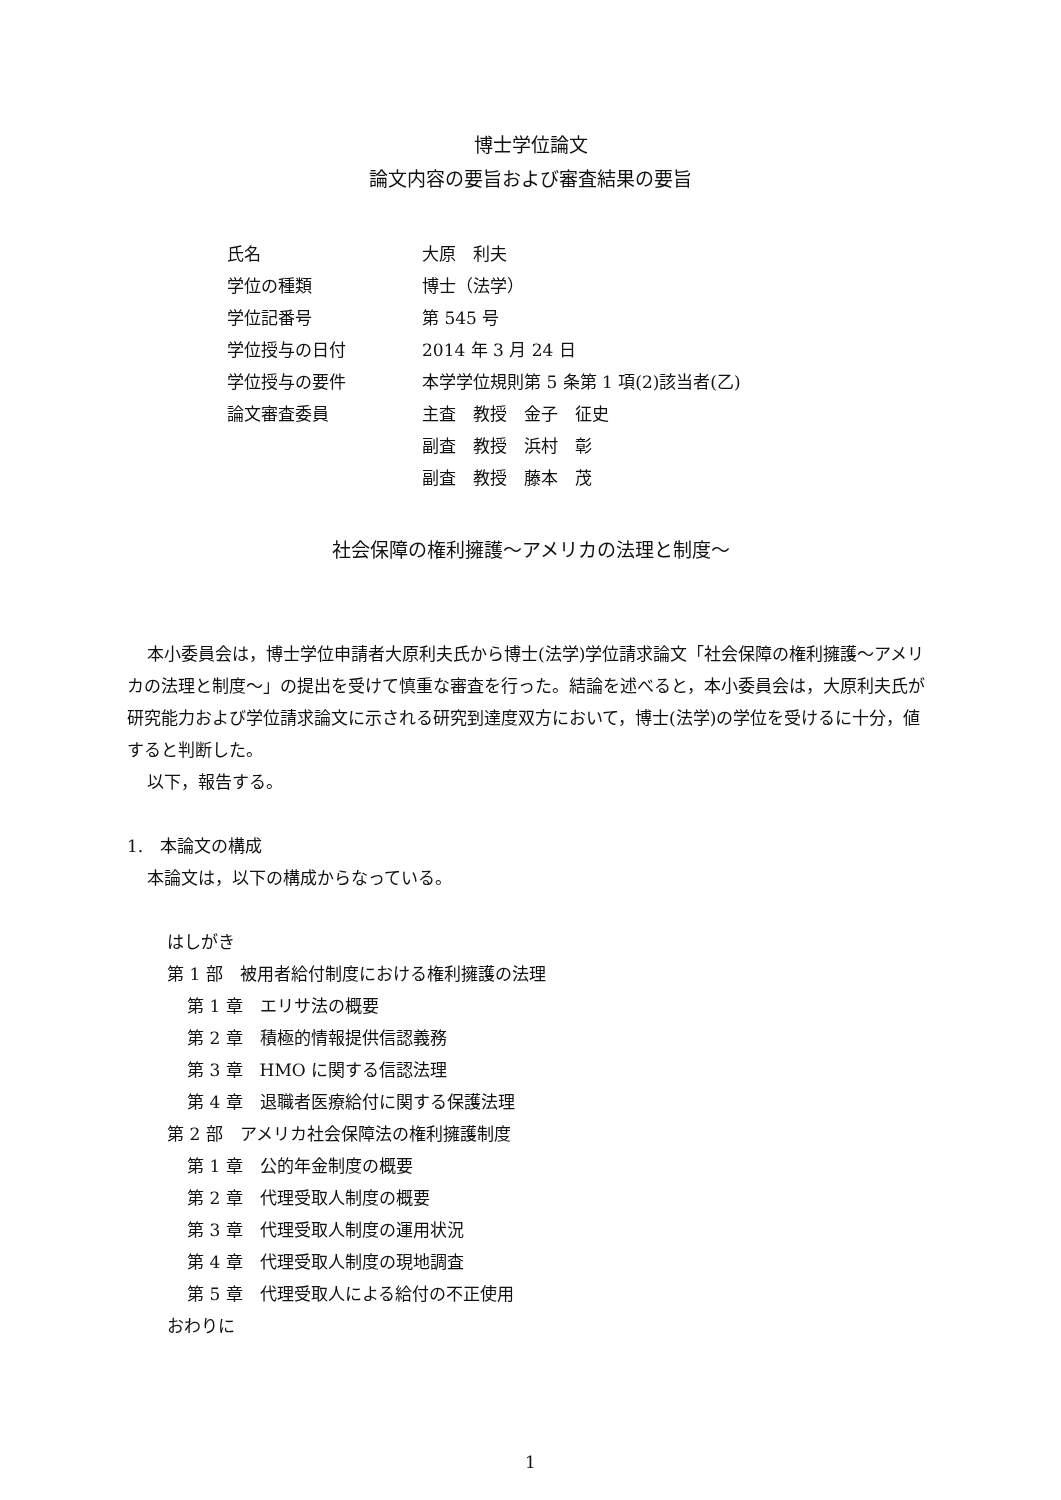博士学位論文
論文内容の要旨および審査結果の要旨
| 氏名 | 大原 利夫 |
| 学位の種類 | 博士（法学） |
| 学位記番号 | 第 545 号 |
| 学位授与の日付 | 2014 年 3 月 24 日 |
| 学位授与の要件 | 本学学位規則第 5 条第 1 項(2)該当者(乙) |
| 論文審査委員 | 主査 教授 金子 征史 |
| | 副査 教授 浜村 彰 |
| | 副査 教授 藤本 茂 |
社会保障の権利擁護～アメリカの法理と制度～
本小委員会は，博士学位申請者大原利夫氏から博士(法学)学位請求論文「社会保障の権利擁護～アメリカの法理と制度～」の提出を受けて慎重な審査を行った。結論を述べると，本小委員会は，大原利夫氏が研究能力および学位請求論文に示される研究到達度双方において，博士(法学)の学位を受けるに十分，値すると判断した。
以下，報告する。
1.　本論文の構成
本論文は，以下の構成からなっている。
はしがき
第 1 部　被用者給付制度における権利擁護の法理
第 1 章　エリサ法の概要
第 2 章　積極的情報提供信認義務
第 3 章　HMO に関する信認法理
第 4 章　退職者医療給付に関する保護法理
第 2 部　アメリカ社会保障法の権利擁護制度
第 1 章　公的年金制度の概要
第 2 章　代理受取人制度の概要
第 3 章　代理受取人制度の運用状況
第 4 章　代理受取人制度の現地調査
第 5 章　代理受取人による給付の不正使用
おわりに
1